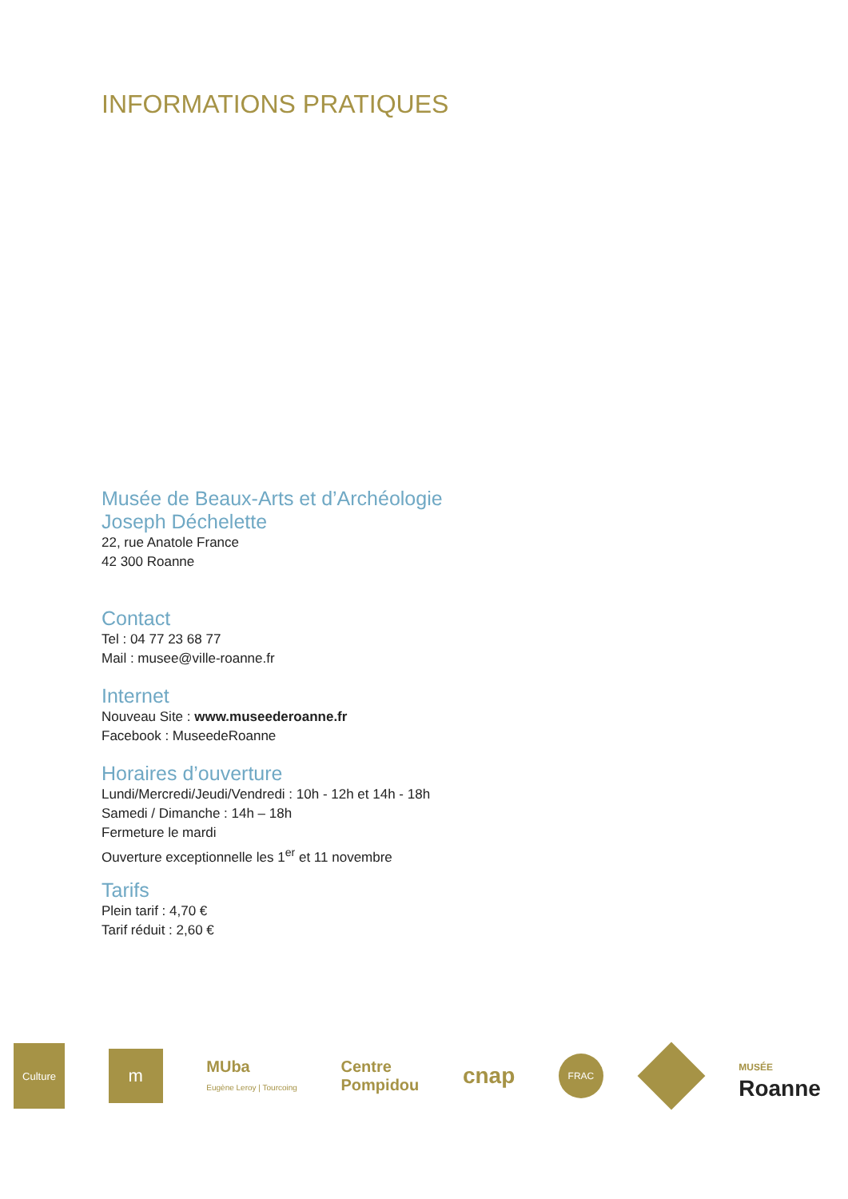INFORMATIONS PRATIQUES
Musée de Beaux-Arts et d’Archéologie
Joseph Déchelette
22, rue Anatole France
42 300 Roanne
Contact
Tel : 04 77 23 68 77
Mail : musee@ville-roanne.fr
Internet
Nouveau Site : www.museederoanne.fr
Facebook : MuseedeRoanne
Horaires d’ouverture
Lundi/Mercredi/Jeudi/Vendredi : 10h - 12h et 14h - 18h
Samedi / Dimanche : 14h – 18h
Fermeture le mardi
Ouverture exceptionnelle les 1<sup>er</sup> et 11 novembre
Tarifs
Plein tarif : 4,70 €
Tarif réduit : 2,60 €
Culture
m
MUba
Eugène Leroy | Tourcoing
Centre
Pompidou
cnap
FRAC
MUSÉE
Roanne